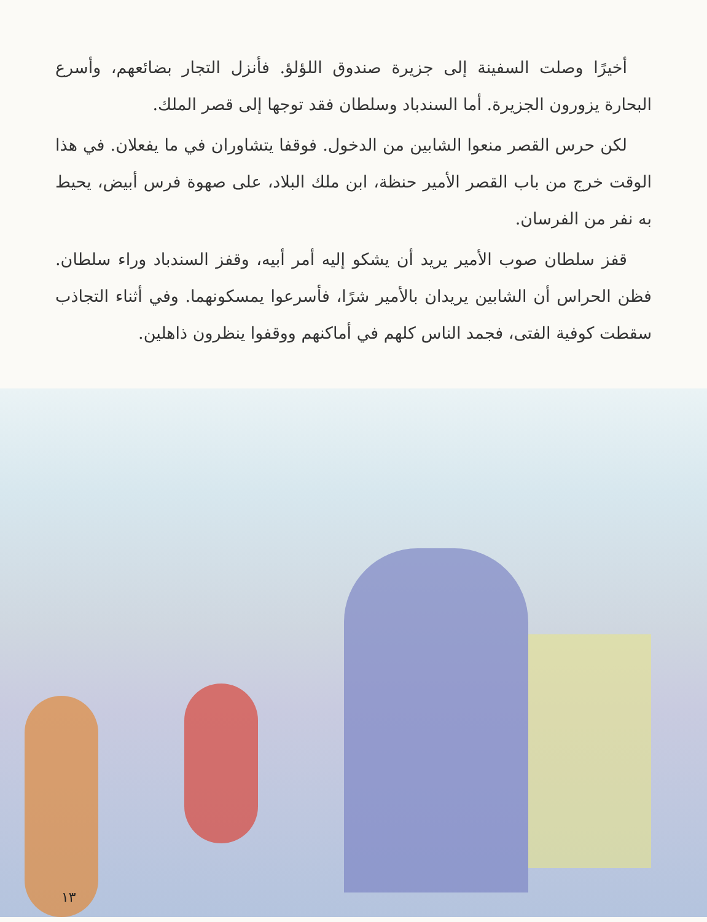أخيرًا وصلت السفينة إلى جزيرة صندوق اللؤلؤ. فأنزل التجار بضائعهم، وأسرع البحارة يزورون الجزيرة. أما السندباد وسلطان فقد توجها إلى قصر الملك.
لكن حرس القصر منعوا الشابين من الدخول. فوقفا يتشاوران في ما يفعلان. في هذا الوقت خرج من باب القصر الأمير حنظة، ابن ملك البلاد، على صهوة فرس أبيض، يحيط به نفر من الفرسان.
قفز سلطان صوب الأمير يريد أن يشكو إليه أمر أبيه، وقفز السندباد وراء سلطان. فظن الحراس أن الشابين يريدان بالأمير شرًا، فأسرعوا يمسكونهما. وفي أثناء التجاذب سقطت كوفية الفتى، فجمد الناس كلهم في أماكنهم ووقفوا ينظرون ذاهلين.
١٣